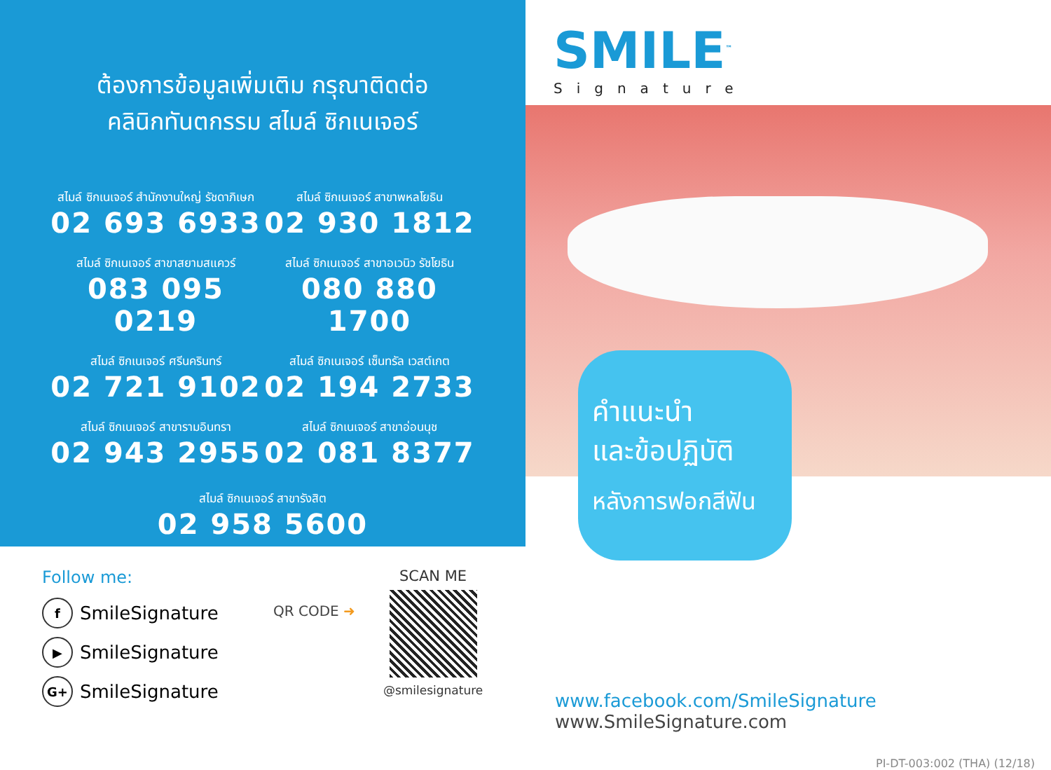ต้องการข้อมูลเพิ่มเติม กรุณาติดต่อ
คลินิกทันตกรรม สไมล์ ซิกเนเจอร์
สไมล์ ซิกเนเจอร์ สำนักงานใหญ่ รัชดาภิเษก
02 693 6933
สไมล์ ซิกเนเจอร์ สาขาพหลโยธิน
02 930 1812
สไมล์ ซิกเนเจอร์ สาขาสยามสแควร์
083 095 0219
สไมล์ ซิกเนเจอร์ สาขาอเวนิว รัชโยธิน
080 880 1700
สไมล์ ซิกเนเจอร์ ศรีนครินทร์
02 721 9102
สไมล์ ซิกเนเจอร์ เซ็นทรัล เวสต์เกต
02 194 2733
สไมล์ ซิกเนเจอร์ สาขารามอินทรา
02 943 2955
สไมล์ ซิกเนเจอร์ สาขาอ่อนนุช
02 081 8377
สไมล์ ซิกเนเจอร์ สาขารังสิต
02 958 5600
Follow me:
f SmileSignature
▶ SmileSignature
G+ SmileSignature
QR CODE ➜
SCAN ME
@smilesignature
SMILE<sup>™</sup>
Signature
คำแนะนำ
และข้อปฏิบัติ
หลังการฟอกสีฟัน
www.facebook.com/SmileSignature
www.SmileSignature.com
PI-DT-003:002 (THA) (12/18)